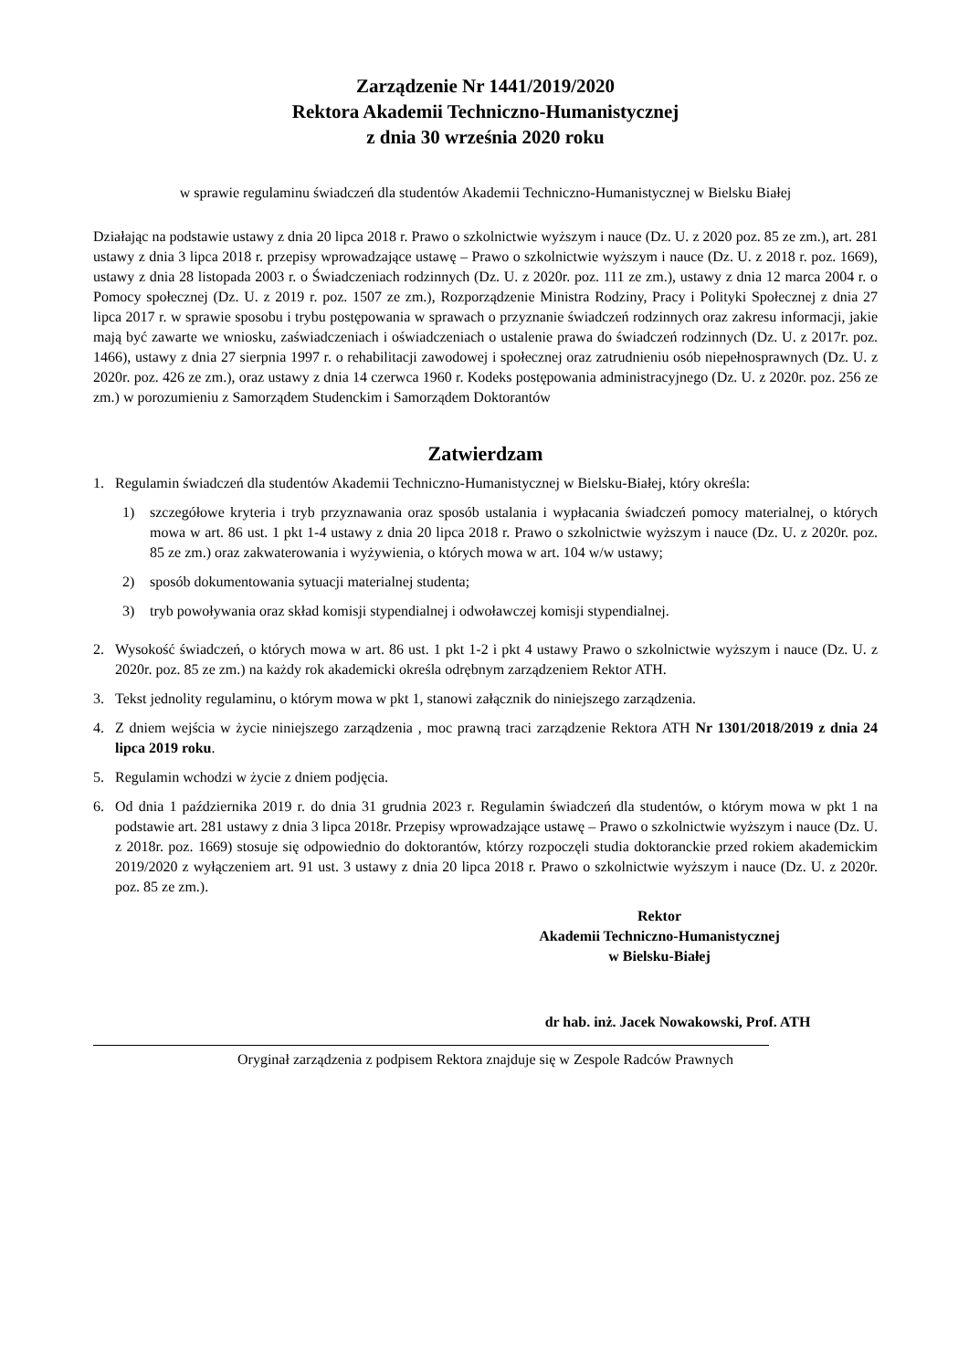Zarządzenie Nr 1441/2019/2020
Rektora Akademii Techniczno-Humanistycznej
z dnia 30 września 2020 roku
w sprawie regulaminu świadczeń dla studentów Akademii Techniczno-Humanistycznej w Bielsku Białej
Działając na podstawie ustawy z dnia 20 lipca 2018 r. Prawo o szkolnictwie wyższym i nauce (Dz. U. z 2020 poz. 85 ze zm.), art. 281 ustawy z dnia 3 lipca 2018 r. przepisy wprowadzające ustawę – Prawo o szkolnictwie wyższym i nauce (Dz. U. z 2018 r. poz. 1669), ustawy z dnia 28 listopada 2003 r. o Świadczeniach rodzinnych (Dz. U. z 2020r. poz. 111 ze zm.), ustawy z dnia 12 marca 2004 r. o Pomocy społecznej (Dz. U. z 2019 r. poz. 1507 ze zm.), Rozporządzenie Ministra Rodziny, Pracy i Polityki Społecznej z dnia 27 lipca 2017 r. w sprawie sposobu i trybu postępowania w sprawach o przyznanie świadczeń rodzinnych oraz zakresu informacji, jakie mają być zawarte we wniosku, zaświadczeniach i oświadczeniach o ustalenie prawa do świadczeń rodzinnych (Dz. U. z 2017r. poz. 1466), ustawy z dnia 27 sierpnia 1997 r. o rehabilitacji zawodowej i społecznej oraz zatrudnieniu osób niepełnosprawnych (Dz. U. z 2020r. poz. 426 ze zm.), oraz ustawy z dnia 14 czerwca 1960 r. Kodeks postępowania administracyjnego (Dz. U. z 2020r. poz. 256 ze zm.) w porozumieniu z Samorządem Studenckim i Samorządem Doktorantów
Zatwierdzam
1. Regulamin świadczeń dla studentów Akademii Techniczno-Humanistycznej w Bielsku-Białej, który określa:
1) szczegółowe kryteria i tryb przyznawania oraz sposób ustalania i wypłacania świadczeń pomocy materialnej, o których mowa w art. 86 ust. 1 pkt 1-4 ustawy z dnia 20 lipca 2018 r. Prawo o szkolnictwie wyższym i nauce (Dz. U. z 2020r. poz. 85 ze zm.) oraz zakwaterowania i wyżywienia, o których mowa w art. 104 w/w ustawy;
2) sposób dokumentowania sytuacji materialnej studenta;
3) tryb powoływania oraz skład komisji stypendialnej i odwoławczej komisji stypendialnej.
2. Wysokość świadczeń, o których mowa w art. 86 ust. 1 pkt 1-2 i pkt 4 ustawy Prawo o szkolnictwie wyższym i nauce (Dz. U. z 2020r. poz. 85 ze zm.) na każdy rok akademicki określa odrębnym zarządzeniem Rektor ATH.
3. Tekst jednolity regulaminu, o którym mowa w pkt 1, stanowi załącznik do niniejszego zarządzenia.
4. Z dniem wejścia w życie niniejszego zarządzenia , moc prawną traci zarządzenie Rektora ATH Nr 1301/2018/2019 z dnia 24 lipca 2019 roku.
5. Regulamin wchodzi w życie z dniem podjęcia.
6. Od dnia 1 października 2019 r. do dnia 31 grudnia 2023 r. Regulamin świadczeń dla studentów, o którym mowa w pkt 1 na podstawie art. 281 ustawy z dnia 3 lipca 2018r. Przepisy wprowadzające ustawę – Prawo o szkolnictwie wyższym i nauce (Dz. U. z 2018r. poz. 1669) stosuje się odpowiednio do doktorantów, którzy rozpoczęli studia doktoranckie przed rokiem akademickim 2019/2020 z wyłączeniem art. 91 ust. 3 ustawy z dnia 20 lipca 2018 r. Prawo o szkolnictwie wyższym i nauce (Dz. U. z 2020r. poz. 85 ze zm.).
Rektor
Akademii Techniczno-Humanistycznej
w Bielsku-Białej
dr hab. inż. Jacek Nowakowski, Prof. ATH
Oryginał zarządzenia z podpisem Rektora znajduje się w Zespole Radców Prawnych